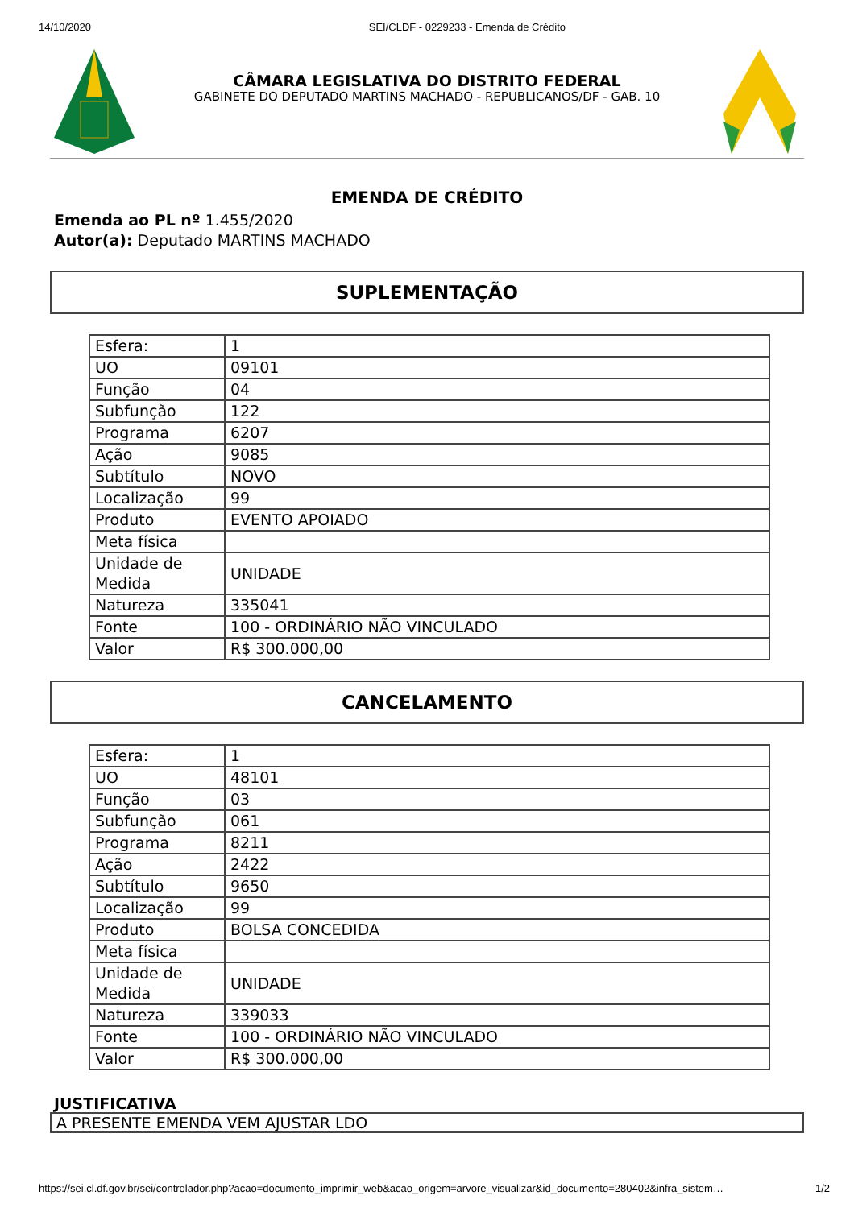14/10/2020 SEI/CLDF - 0229233 - Emenda de Crédito
CÂMARA LEGISLATIVA DO DISTRITO FEDERAL
GABINETE DO DEPUTADO MARTINS MACHADO - REPUBLICANOS/DF - GAB. 10
EMENDA DE CRÉDITO
Emenda ao PL nº 1.455/2020
Autor(a): Deputado MARTINS MACHADO
SUPLEMENTAÇÃO
| Esfera: | 1 |
| UO | 09101 |
| Função | 04 |
| Subfunção | 122 |
| Programa | 6207 |
| Ação | 9085 |
| Subtítulo | NOVO |
| Localização | 99 |
| Produto | EVENTO APOIADO |
| Meta física | |
| Unidade de Medida | UNIDADE |
| Natureza | 335041 |
| Fonte | 100 - ORDINÁRIO NÃO VINCULADO |
| Valor | R$ 300.000,00 |
CANCELAMENTO
| Esfera: | 1 |
| UO | 48101 |
| Função | 03 |
| Subfunção | 061 |
| Programa | 8211 |
| Ação | 2422 |
| Subtítulo | 9650 |
| Localização | 99 |
| Produto | BOLSA CONCEDIDA |
| Meta física | |
| Unidade de Medida | UNIDADE |
| Natureza | 339033 |
| Fonte | 100 - ORDINÁRIO NÃO VINCULADO |
| Valor | R$ 300.000,00 |
JUSTIFICATIVA
A PRESENTE EMENDA VEM AJUSTAR LDO
https://sei.cl.df.gov.br/sei/controlador.php?acao=documento_imprimir_web&acao_origem=arvore_visualizar&id_documento=280402&infra_sistem… 1/2